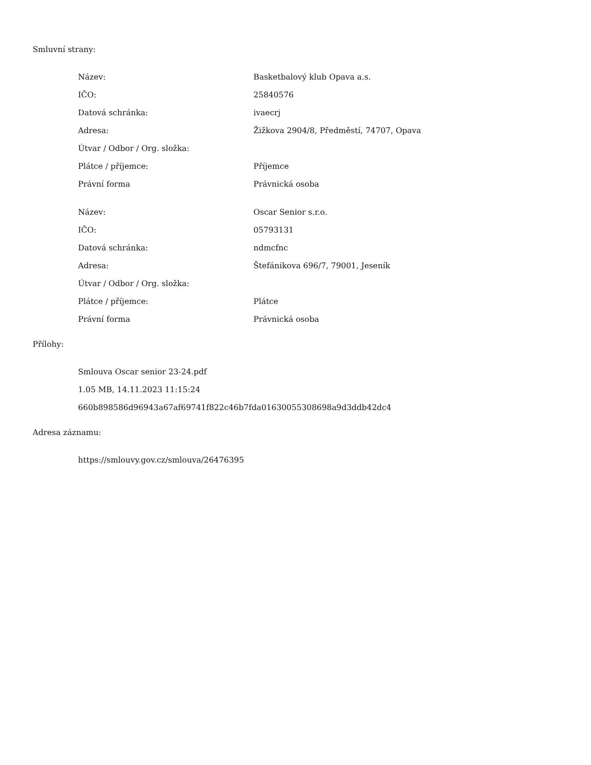Smluvní strany:
| Název: | Basketbalový klub Opava a.s. |
| IČO: | 25840576 |
| Datová schránka: | ivaecrj |
| Adresa: | Žižkova 2904/8, Předměstí, 74707, Opava |
| Útvar / Odbor / Org. složka: | |
| Plátce / příjemce: | Příjemce |
| Právní forma | Právnická osoba |
| Název: | Oscar Senior s.r.o. |
| IČO: | 05793131 |
| Datová schránka: | ndmcfnc |
| Adresa: | Štefánikova 696/7, 79001, Jeseník |
| Útvar / Odbor / Org. složka: | |
| Plátce / příjemce: | Plátce |
| Právní forma | Právnická osoba |
Přílohy:
Smlouva Oscar senior 23-24.pdf
1.05 MB, 14.11.2023 11:15:24
660b898586d96943a67af69741f822c46b7fda01630055308698a9d3ddb42dc4
Adresa záznamu:
https://smlouvy.gov.cz/smlouva/26476395